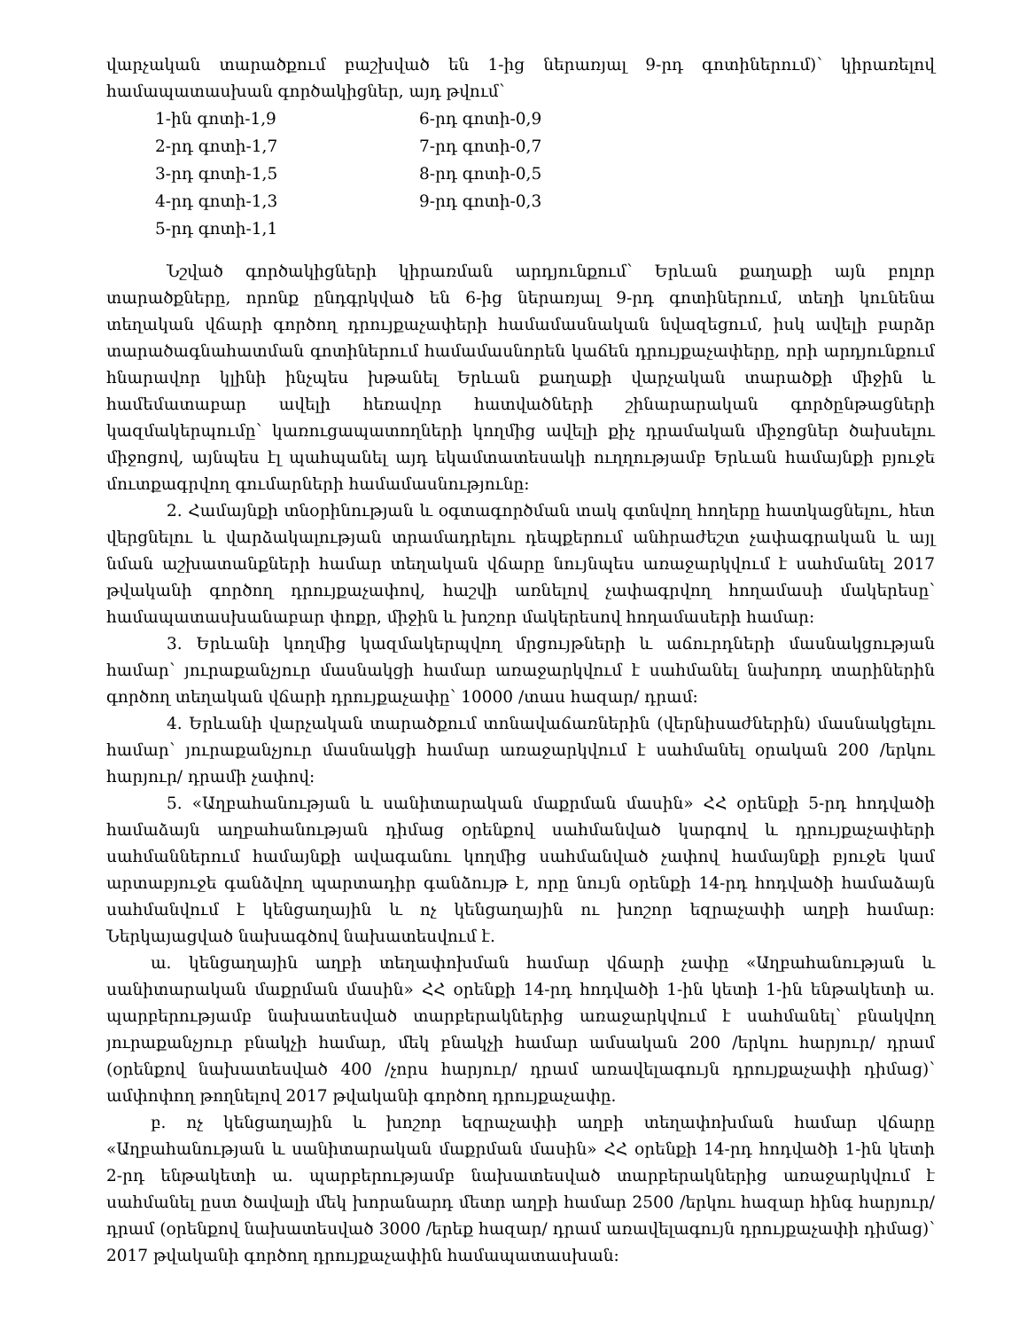վարչական տարածքում բաշխված են 1-ից ներառյալ 9-րդ գոտիներում)՝ կիրառելով համապատասխան գործակիցներ, այդ թվում՝
| 1-ին գոտի-1,9 | 6-րդ գոտի-0,9 |
| 2-րդ գոտի-1,7 | 7-րդ գոտի-0,7 |
| 3-րդ գոտի-1,5 | 8-րդ գոտի-0,5 |
| 4-րդ գոտի-1,3 | 9-րդ գոտի-0,3 |
| 5-րդ գոտի-1,1 | |
Նշված գործակիցների կիրառման արդյունքում՝ Երևան քաղաքի այն բոլոր տարածքները, որոնք ընդգրկված են 6-ից ներառյալ 9-րդ գոտիներում, տեղի կունենա տեղական վճարի գործող դրույքաչափերի համամասնական նվազեցում, իսկ ավելի բարձր տարածագնահատման գոտիներում համամասնորեն կաճեն դրույքաչափերը, որի արդյունքում հնարավոր կլինի ինչպես խթանել Երևան քաղաքի վարչական տարածքի միջին և համեմատաբար ավելի հեռավոր հատվածների շինարարական գործընթացների կազմակերպումը՝ կառուցապատողների կողմից ավելի քիչ դրամական միջոցներ ծախսելու միջոցով, այնպես էլ պահպանել այդ եկամտատեսակի ուղղությամբ Երևան համայնքի բյուջե մուտքագրվող գումարների համամասնությունը:
2. Համայնքի տնօրինության և օգտագործման տակ գտնվող հողերը հատկացնելու, հետ վերցնելու և վարձակալության տրամադրելու դեպքերում անհրաժեշտ չափագրական և այլ նման աշխատանքների համար տեղական վճարը նույնպես առաջարկվում է սահմանել 2017 թվականի գործող դրույքաչափով, հաշվի առնելով չափագրվող հողամասի մակերեսը՝ համապատասխանաբար փոքր, միջին և խոշոր մակերեսով հողամասերի համար:
3. Երևանի կողմից կազմակերպվող մրցույթների և աճուրդների մասնակցության համար՝ յուրաքանչյուր մասնակցի համար առաջարկվում է սահմանել նախորդ տարիներին գործող տեղական վճարի դրույքաչափը՝ 10000 /տաս հազար/ դրամ:
4. Երևանի վարչական տարածքում տոնավաճառներին (վերնիսաժներին) մասնակցելու համար՝ յուրաքանչյուր մասնակցի համար առաջարկվում է սահմանել օրական 200 /երկու հարյուր/ դրամի չափով:
5. «Աղբահանության և սանիտարական մաքրման մասին» ՀՀ օրենքի 5-րդ հոդվածի համաձայն աղբահանության դիմաց օրենքով սահմանված կարգով և դրույքաչափերի սահմաններում համայնքի ավագանու կողմից սահմանված չափով համայնքի բյուջե կամ արտաբյուջե գանձվող պարտադիր գանձույթ է, որը նույն օրենքի 14-րդ հոդվածի համաձայն սահմանվում է կենցաղային և ոչ կենցաղային ու խոշոր եզրաչափի աղբի համար: Ներկայացված նախագծով նախատեսվում է.
ա. կենցաղային աղբի տեղափոխման համար վճարի չափը «Աղբահանության և սանիտարական մաքրման մասին» ՀՀ օրենքի 14-րդ հոդվածի 1-ին կետի 1-ին ենթակետի ա. պարբերությամբ նախատեսված տարբերակներից առաջարկվում է սահմանել՝ բնակվող յուրաքանչյուր բնակչի համար, մեկ բնակչի համար ամսական 200 /երկու հարյուր/ դրամ (օրենքով նախատեսված 400 /չորս հարյուր/ դրամ առավելագույն դրույքաչափի դիմաց)՝ ամփոփող թողնելով 2017 թվականի գործող դրույքաչափը.
բ. ոչ կենցաղային և խոշոր եզրաչափի աղբի տեղափոխման համար վճարը «Աղբահանության և սանիտարական մաքրման մասին» ՀՀ օրենքի 14-րդ հոդվածի 1-ին կետի 2-րդ ենթակետի ա. պարբերությամբ նախատեսված տարբերակներից առաջարկվում է սահմանել ըստ ծավալի մեկ խորանարդ մետր աղբի համար 2500 /երկու հազար հինգ հարյուր/ դրամ (օրենքով նախատեսված 3000 /երեք հազար/ դրամ առավելագույն դրույքաչափի դիմաց)՝ 2017 թվականի գործող դրույքաչափին համապատասխան: